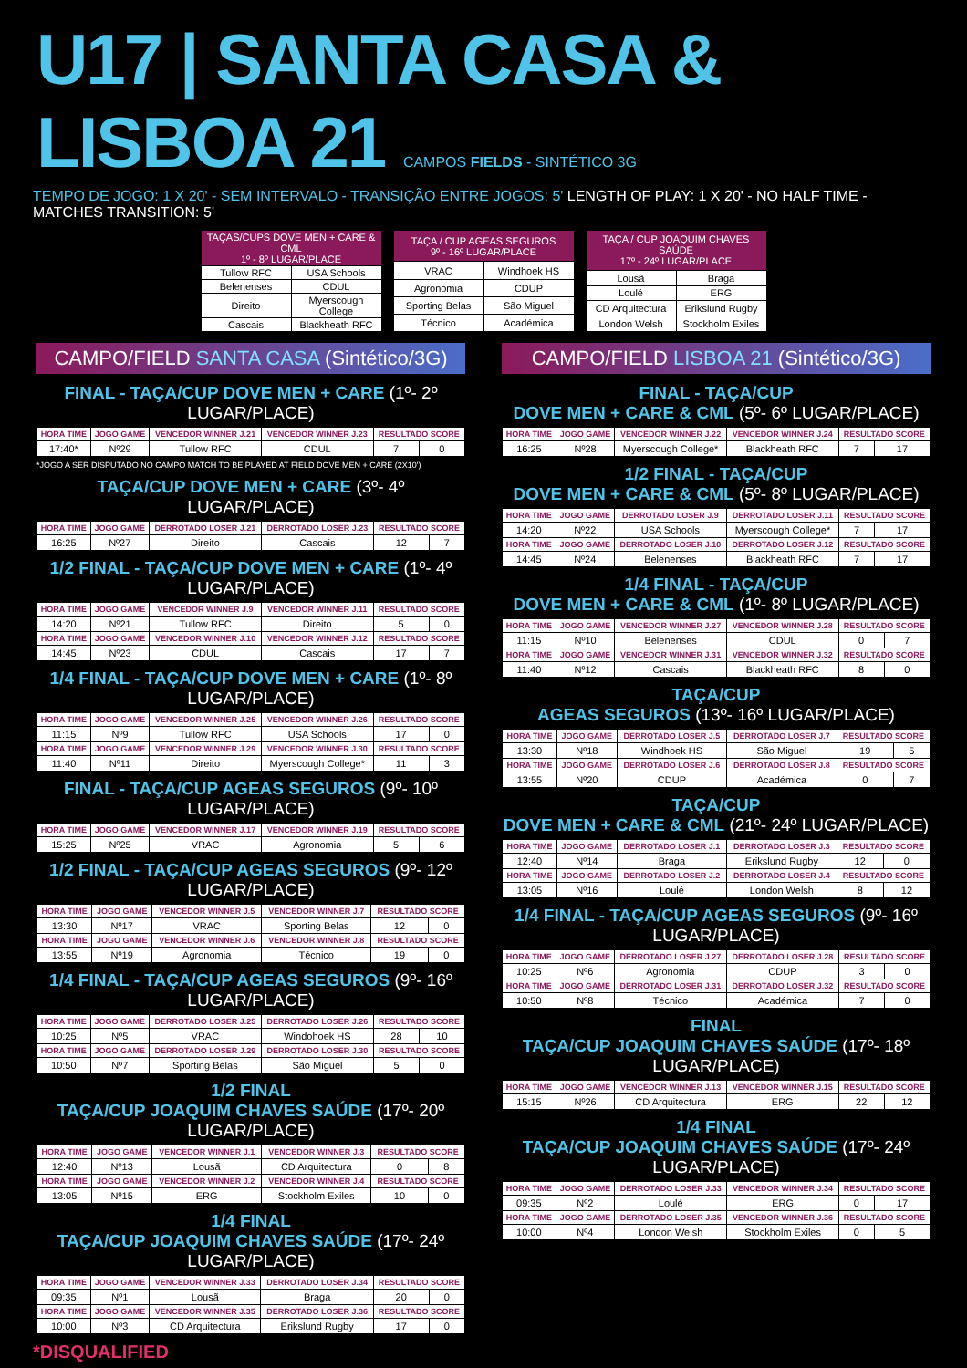U17 | SANTA CASA & LISBOA 21 CAMPOS FIELDS - SINTÉTICO 3G
TEMPO DE JOGO: 1 X 20' - SEM INTERVALO - TRANSIÇÃO ENTRE JOGOS: 5' LENGTH OF PLAY: 1 X 20' - NO HALF TIME - MATCHES TRANSITION: 5'
| TAÇAS/CUPS DOVE MEN + CARE & CML 1º - 8º LUGAR/PLACE | |
| --- | --- |
| Tullow RFC | USA Schools |
| Belenenses | CDUL |
| Direito | Myerscough College |
| Cascais | Blackheath RFC |
| TAÇA / CUP AGEAS SEGUROS 9º - 16º LUGAR/PLACE | |
| --- | --- |
| VRAC | Windhoek HS |
| Agronomia | CDUP |
| Sporting Belas | São Miguel |
| Técnico | Académica |
| TAÇA / CUP JOAQUIM CHAVES SAÚDE 17º - 24º LUGAR/PLACE | |
| --- | --- |
| Lousã | Braga |
| Loulé | ERG |
| CD Arquitectura | Erikslund Rugby |
| London Welsh | Stockholm Exiles |
CAMPO/FIELD SANTA CASA (Sintético/3G)
FINAL - TAÇA/CUP DOVE MEN + CARE (1º- 2º LUGAR/PLACE)
| HORA TIME | JOGO GAME | VENCEDOR WINNER J.21 | VENCEDOR WINNER J.23 | RESULTADO SCORE | |
| --- | --- | --- | --- | --- | --- |
| 17:40* | Nº29 | Tullow RFC | CDUL | 7 | 0 |
*JOGO A SER DISPUTADO NO CAMPO MATCH TO BE PLAYED AT FIELD DOVE MEN + CARE (2X10')
TAÇA/CUP DOVE MEN + CARE (3º- 4º LUGAR/PLACE)
| HORA TIME | JOGO GAME | DERROTADO LOSER J.21 | DERROTADO LOSER J.23 | RESULTADO SCORE | |
| --- | --- | --- | --- | --- | --- |
| 16:25 | Nº27 | Direito | Cascais | 12 | 7 |
1/2 FINAL - TAÇA/CUP DOVE MEN + CARE (1º- 4º LUGAR/PLACE)
| HORA TIME | JOGO GAME | VENCEDOR WINNER J.9 | VENCEDOR WINNER J.11 | RESULTADO SCORE | |
| --- | --- | --- | --- | --- | --- |
| 14:20 | Nº21 | Tullow RFC | Direito | 5 | 0 |
| HORA TIME | JOGO GAME | VENCEDOR WINNER J.10 | VENCEDOR WINNER J.12 | RESULTADO SCORE | |
| 14:45 | Nº23 | CDUL | Cascais | 17 | 7 |
1/4 FINAL - TAÇA/CUP DOVE MEN + CARE (1º- 8º LUGAR/PLACE)
| HORA TIME | JOGO GAME | VENCEDOR WINNER J.25 | VENCEDOR WINNER J.26 | RESULTADO SCORE | |
| --- | --- | --- | --- | --- | --- |
| 11:15 | Nº9 | Tullow RFC | USA Schools | 17 | 0 |
| HORA TIME | JOGO GAME | VENCEDOR WINNER J.29 | VENCEDOR WINNER J.30 | RESULTADO SCORE | |
| 11:40 | Nº11 | Direito | Myerscough College* | 11 | 3 |
FINAL - TAÇA/CUP AGEAS SEGUROS (9º- 10º LUGAR/PLACE)
| HORA TIME | JOGO GAME | VENCEDOR WINNER J.17 | VENCEDOR WINNER J.19 | RESULTADO SCORE | |
| --- | --- | --- | --- | --- | --- |
| 15:25 | Nº25 | VRAC | Agronomia | 5 | 6 |
1/2 FINAL - TAÇA/CUP AGEAS SEGUROS (9º- 12º LUGAR/PLACE)
| HORA TIME | JOGO GAME | VENCEDOR WINNER J.5 | VENCEDOR WINNER J.7 | RESULTADO SCORE | |
| --- | --- | --- | --- | --- | --- |
| 13:30 | Nº17 | VRAC | Sporting Belas | 12 | 0 |
| HORA TIME | JOGO GAME | VENCEDOR WINNER J.6 | VENCEDOR WINNER J.8 | RESULTADO SCORE | |
| 13:55 | Nº19 | Agronomia | Técnico | 19 | 0 |
1/4 FINAL - TAÇA/CUP AGEAS SEGUROS (9º- 16º LUGAR/PLACE)
| HORA TIME | JOGO GAME | DERROTADO LOSER J.25 | DERROTADO LOSER J.26 | RESULTADO SCORE | |
| --- | --- | --- | --- | --- | --- |
| 10:25 | Nº5 | VRAC | Windohoek HS | 28 | 10 |
| HORA TIME | JOGO GAME | DERROTADO LOSER J.29 | DERROTADO LOSER J.30 | RESULTADO SCORE | |
| 10:50 | Nº7 | Sporting Belas | São Miguel | 5 | 0 |
1/2 FINAL
TAÇA/CUP JOAQUIM CHAVES SAÚDE (17º- 20º LUGAR/PLACE)
| HORA TIME | JOGO GAME | VENCEDOR WINNER J.1 | VENCEDOR WINNER J.3 | RESULTADO SCORE | |
| --- | --- | --- | --- | --- | --- |
| 12:40 | Nº13 | Lousã | CD Arquitectura | 0 | 8 |
| HORA TIME | JOGO GAME | VENCEDOR WINNER J.2 | VENCEDOR WINNER J.4 | RESULTADO SCORE | |
| 13:05 | Nº15 | ERG | Stockholm Exiles | 10 | 0 |
1/4 FINAL
TAÇA/CUP JOAQUIM CHAVES SAÚDE (17º- 24º LUGAR/PLACE)
| HORA TIME | JOGO GAME | VENCEDOR WINNER J.33 | DERROTADO LOSER J.34 | RESULTADO SCORE | |
| --- | --- | --- | --- | --- | --- |
| 09:35 | Nº1 | Lousã | Braga | 20 | 0 |
| HORA TIME | JOGO GAME | VENCEDOR WINNER J.35 | DERROTADO LOSER J.36 | RESULTADO SCORE | |
| 10:00 | Nº3 | CD Arquitectura | Erikslund Rugby | 17 | 0 |
CAMPO/FIELD LISBOA 21 (Sintético/3G)
FINAL - TAÇA/CUP
DOVE MEN + CARE & CML (5º- 6º LUGAR/PLACE)
| HORA TIME | JOGO GAME | VENCEDOR WINNER J.22 | VENCEDOR WINNER J.24 | RESULTADO SCORE | |
| --- | --- | --- | --- | --- | --- |
| 16:25 | Nº28 | Myerscough College* | Blackheath RFC | 7 | 17 |
1/2 FINAL - TAÇA/CUP
DOVE MEN + CARE & CML (5º- 8º LUGAR/PLACE)
| HORA TIME | JOGO GAME | DERROTADO LOSER J.9 | DERROTADO LOSER J.11 | RESULTADO SCORE | |
| --- | --- | --- | --- | --- | --- |
| 14:20 | Nº22 | USA Schools | Myerscough College* | 7 | 17 |
| HORA TIME | JOGO GAME | DERROTADO LOSER J.10 | DERROTADO LOSER J.12 | RESULTADO SCORE | |
| 14:45 | Nº24 | Belenenses | Blackheath RFC | 7 | 17 |
1/4 FINAL - TAÇA/CUP
DOVE MEN + CARE & CML (1º- 8º LUGAR/PLACE)
| HORA TIME | JOGO GAME | VENCEDOR WINNER J.27 | VENCEDOR WINNER J.28 | RESULTADO SCORE | |
| --- | --- | --- | --- | --- | --- |
| 11:15 | Nº10 | Belenenses | CDUL | 0 | 7 |
| HORA TIME | JOGO GAME | VENCEDOR WINNER J.31 | VENCEDOR WINNER J.32 | RESULTADO SCORE | |
| 11:40 | Nº12 | Cascais | Blackheath RFC | 8 | 0 |
TAÇA/CUP
AGEAS SEGUROS (13º- 16º LUGAR/PLACE)
| HORA TIME | JOGO GAME | DERROTADO LOSER J.5 | DERROTADO LOSER J.7 | RESULTADO SCORE | |
| --- | --- | --- | --- | --- | --- |
| 13:30 | Nº18 | Windhoek HS | São Miguel | 19 | 5 |
| HORA TIME | JOGO GAME | DERROTADO LOSER J.6 | DERROTADO LOSER J.8 | RESULTADO SCORE | |
| 13:55 | Nº20 | CDUP | Académica | 0 | 7 |
TAÇA/CUP
DOVE MEN + CARE & CML (21º- 24º LUGAR/PLACE)
| HORA TIME | JOGO GAME | DERROTADO LOSER J.1 | DERROTADO LOSER J.3 | RESULTADO SCORE | |
| --- | --- | --- | --- | --- | --- |
| 12:40 | Nº14 | Braga | Erikslund Rugby | 12 | 0 |
| HORA TIME | JOGO GAME | DERROTADO LOSER J.2 | DERROTADO LOSER J.4 | RESULTADO SCORE | |
| 13:05 | Nº16 | Loulé | London Welsh | 8 | 12 |
1/4 FINAL - TAÇA/CUP AGEAS SEGUROS (9º- 16º LUGAR/PLACE)
| HORA TIME | JOGO GAME | DERROTADO LOSER J.27 | DERROTADO LOSER J.28 | RESULTADO SCORE | |
| --- | --- | --- | --- | --- | --- |
| 10:25 | Nº6 | Agronomia | CDUP | 3 | 0 |
| HORA TIME | JOGO GAME | DERROTADO LOSER J.31 | DERROTADO LOSER J.32 | RESULTADO SCORE | |
| 10:50 | Nº8 | Técnico | Académica | 7 | 0 |
FINAL
TAÇA/CUP JOAQUIM CHAVES SAÚDE (17º- 18º LUGAR/PLACE)
| HORA TIME | JOGO GAME | VENCEDOR WINNER J.13 | VENCEDOR WINNER J.15 | RESULTADO SCORE | |
| --- | --- | --- | --- | --- | --- |
| 15:15 | Nº26 | CD Arquitectura | ERG | 22 | 12 |
1/4 FINAL
TAÇA/CUP JOAQUIM CHAVES SAÚDE (17º- 24º LUGAR/PLACE)
| HORA TIME | JOGO GAME | DERROTADO LOSER J.33 | VENCEDOR WINNER J.34 | RESULTADO SCORE | |
| --- | --- | --- | --- | --- | --- |
| 09:35 | Nº2 | Loulé | ERG | 0 | 17 |
| HORA TIME | JOGO GAME | DERROTADO LOSER J.35 | VENCEDOR WINNER J.36 | RESULTADO SCORE | |
| 10:00 | Nº4 | London Welsh | Stockholm Exiles | 0 | 5 |
*DISQUALIFIED